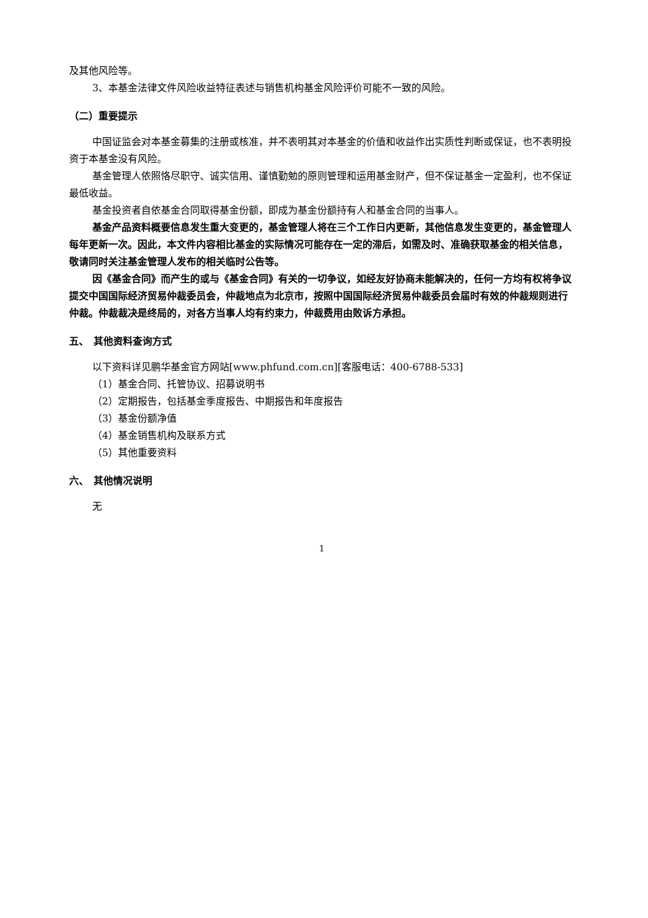及其他风险等。
3、本基金法律文件风险收益特征表述与销售机构基金风险评价可能不一致的风险。
（二）重要提示
中国证监会对本基金募集的注册或核准，并不表明其对本基金的价值和收益作出实质性判断或保证，也不表明投资于本基金没有风险。
基金管理人依照恪尽职守、诚实信用、谨慎勤勉的原则管理和运用基金财产，但不保证基金一定盈利，也不保证最低收益。
基金投资者自依基金合同取得基金份额，即成为基金份额持有人和基金合同的当事人。
基金产品资料概要信息发生重大变更的，基金管理人将在三个工作日内更新，其他信息发生变更的，基金管理人每年更新一次。因此，本文件内容相比基金的实际情况可能存在一定的滞后，如需及时、准确获取基金的相关信息，敬请同时关注基金管理人发布的相关临时公告等。
因《基金合同》而产生的或与《基金合同》有关的一切争议，如经友好协商未能解决的，任何一方均有权将争议提交中国国际经济贸易仲裁委员会，仲裁地点为北京市，按照中国国际经济贸易仲裁委员会届时有效的仲裁规则进行仲裁。仲裁裁决是终局的，对各方当事人均有约束力，仲裁费用由败诉方承担。
五、　其他资料查询方式
以下资料详见鹏华基金官方网站[www.phfund.com.cn][客服电话：400-6788-533]
（1）基金合同、托管协议、招募说明书
（2）定期报告，包括基金季度报告、中期报告和年度报告
（3）基金份额净值
（4）基金销售机构及联系方式
（5）其他重要资料
六、　其他情况说明
无
1